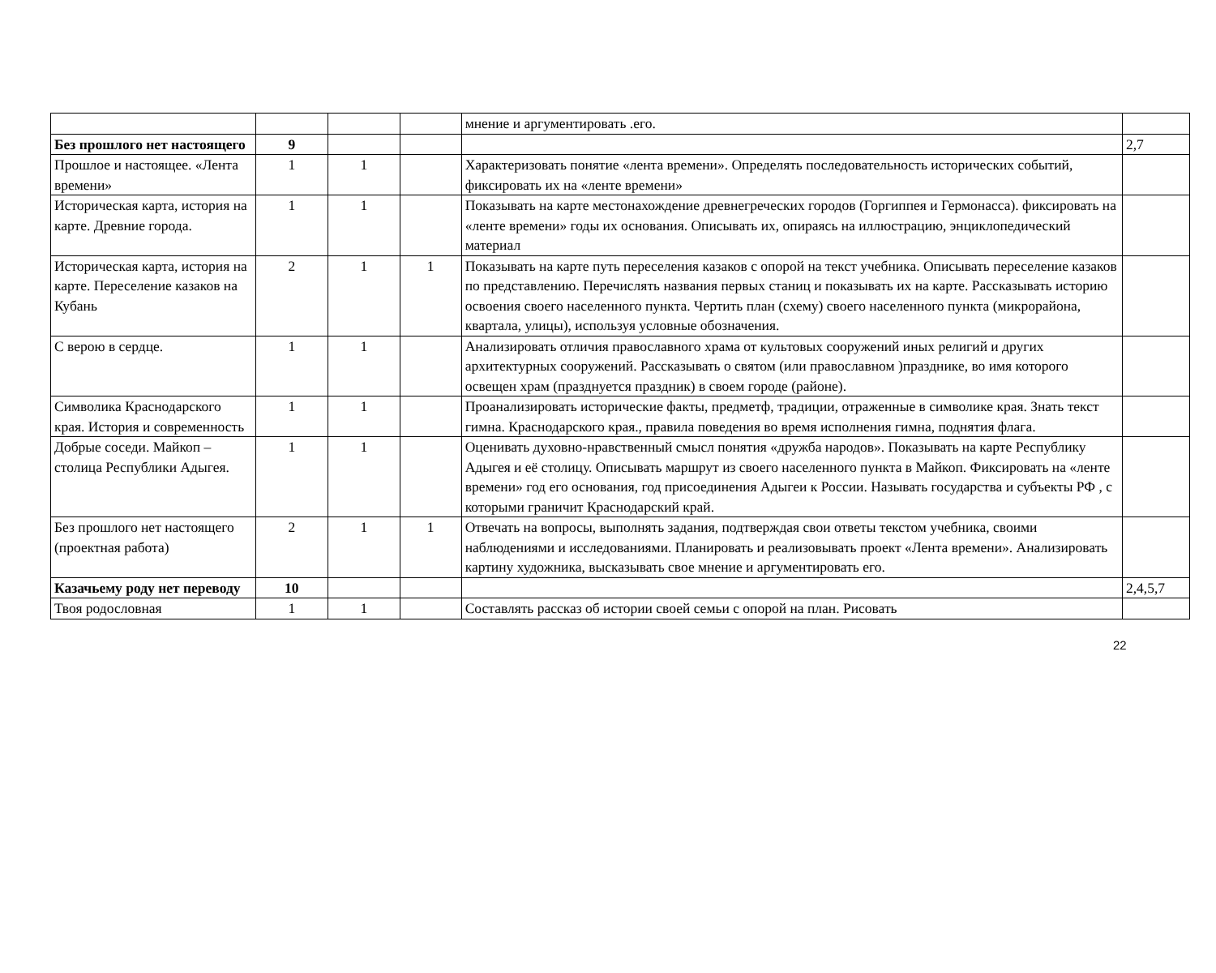| | | | | мнение и аргументировать .его. | |
| Без прошлого нет настоящего | 9 | | | | 2,7 |
| Прошлое и настоящее. «Лента времени» | 1 | 1 | | Характеризовать понятие «лента времени». Определять последовательность исторических событий, фиксировать их на «ленте времени» | |
| Историческая карта, история на карте. Древние города. | 1 | 1 | | Показывать на карте местонахождение древнегреческих городов (Горгиппея и Гермонасса). фиксировать на «ленте времени» годы их основания. Описывать их, опираясь на иллюстрацию, энциклопедический материал | |
| Историческая карта, история на карте. Переселение казаков на Кубань | 2 | 1 | 1 | Показывать на карте путь переселения казаков с опорой на текст учебника. Описывать переселение казаков по представлению. Перечислять названия первых станиц и показывать их на карте. Рассказывать историю освоения своего населенного пункта. Чертить план (схему) своего населенного пункта (микрорайона, квартала, улицы), используя условные обозначения. | |
| С верою в сердце. | 1 | 1 | | Анализировать отличия православного храма от культовых сооружений иных религий и других архитектурных сооружений. Рассказывать о святом (или православном )празднике, во имя которого освещен храм (празднуется праздник) в своем городе (районе). | |
| Символика Краснодарского края. История и современность | 1 | 1 | | Проанализировать исторические факты, предметф, традиции, отраженные в символике края. Знать текст гимна. Краснодарского края., правила поведения во время исполнения гимна, поднятия флага. | |
| Добрые соседи. Майкоп – столица Республики Адыгея. | 1 | 1 | | Оценивать духовно-нравственный смысл понятия «дружба народов». Показывать на карте Республику Адыгея и её столицу. Описывать маршрут из своего населенного пункта в Майкоп. Фиксировать на «ленте времени» год его основания, год присоединения Адыгеи к России. Называть государства и субъекты РФ , с которыми граничит Краснодарский край. | |
| Без прошлого нет настоящего (проектная работа) | 2 | 1 | 1 | Отвечать на вопросы, выполнять задания, подтверждая свои ответы текстом учебника, своими наблюдениями и исследованиями. Планировать и реализовывать проект «Лента времени». Анализировать картину художника, высказывать свое мнение и аргументировать его. | |
| Казачьему роду нет переводу | 10 | | | | 2,4,5,7 |
| Твоя родословная | 1 | 1 | | Составлять рассказ об истории своей семьи с опорой на план. Рисовать | |
22